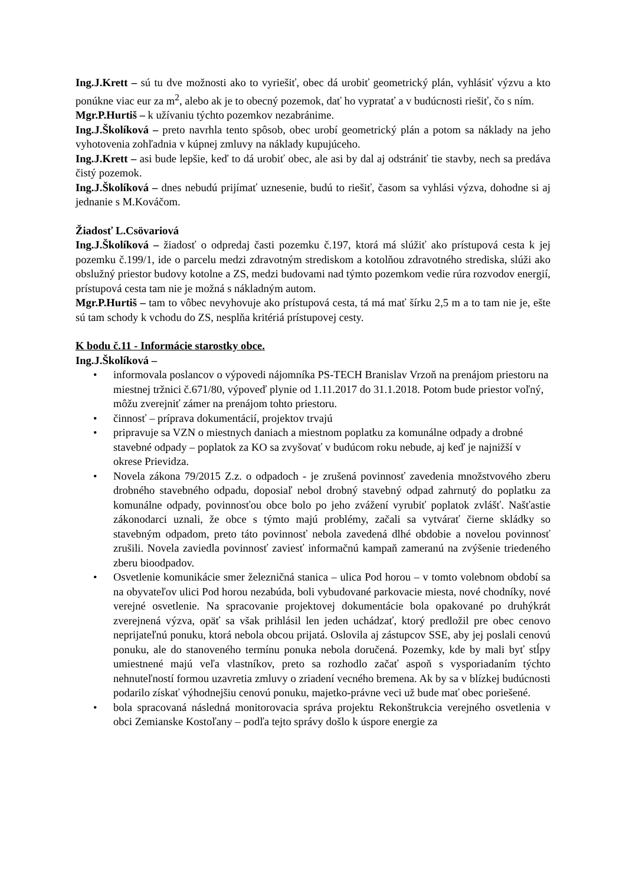Ing.J.Krett – sú tu dve možnosti ako to vyriešiť, obec dá urobiť geometrický plán, vyhlásiť výzvu a kto ponúkne viac eur za m<sup>2</sup>, alebo ak je to obecný pozemok, dať ho vypratať a v budúcnosti riešiť, čo s ním.
Mgr.P.Hurtiš – k užívaniu týchto pozemkov nezabránime.
Ing.J.Školíková – preto navrhla tento spôsob, obec urobí geometrický plán a potom sa náklady na jeho vyhotovenia zohľadnia v kúpnej zmluvy na náklady kupujúceho.
Ing.J.Krett – asi bude lepšie, keď to dá urobiť obec, ale asi by dal aj odstrániť tie stavby, nech sa predáva čistý pozemok.
Ing.J.Školíková – dnes nebudú prijímať uznesenie, budú to riešiť, časom sa vyhlási výzva, dohodne si aj jednanie s M.Kováčom.
Žiadosť L.Csövariová
Ing.J.Školíková – žiadosť o odpredaj časti pozemku č.197, ktorá má slúžiť ako prístupová cesta k jej pozemku č.199/1, ide o parcelu medzi zdravotným strediskom a kotolňou zdravotného strediska, slúži ako obslužný priestor budovy kotolne a ZS, medzi budovami nad týmto pozemkom vedie rúra rozvodov energií, prístupová cesta tam nie je možná s nákladným autom.
Mgr.P.Hurtiš – tam to vôbec nevyhovuje ako prístupová cesta, tá má mať šírku 2,5 m a to tam nie je, ešte sú tam schody k vchodu do ZS, nesplňa kritériá prístupovej cesty.
K bodu č.11 - Informácie starostky obce.
Ing.J.Školíková –
• informovala poslancov o výpovedi nájomníka PS-TECH Branislav Vrzoň na prenájom priestoru na miestnej tržnici č.671/80, výpoveď plynie od 1.11.2017 do 31.1.2018. Potom bude priestor voľný, môžu zverejniť zámer na prenájom tohto priestoru.
• činnosť – príprava dokumentácií, projektov trvajú
• pripravuje sa VZN o miestnych daniach a miestnom poplatku za komunálne odpady a drobné stavebné odpady – poplatok za KO sa zvyšovať v budúcom roku nebude, aj keď je najnižší v okrese Prievidza.
• Novela zákona 79/2015 Z.z. o odpadoch - je zrušená povinnosť zavedenia množstvového zberu drobného stavebného odpadu, doposiaľ nebol drobný stavebný odpad zahrnutý do poplatku za komunálne odpady, povinnosťou obce bolo po jeho zvážení vyrubiť poplatok zvlášť. Našťastie zákonodarci uznali, že obce s týmto majú problémy, začali sa vytvárať čierne skládky so stavebným odpadom, preto táto povinnosť nebola zavedená dlhé obdobie a novelou povinnosť zrušili. Novela zaviedla povinnosť zaviesť informačnú kampaň zameranú na zvýšenie triedeného zberu bioodpadov.
• Osvetlenie komunikácie smer železničná stanica – ulica Pod horou – v tomto volebnom období sa na obyvateľov ulici Pod horou nezabúda, boli vybudované parkovacie miesta, nové chodníky, nové verejné osvetlenie. Na spracovanie projektovej dokumentácie bola opakované po druhýkrát zverejnená výzva, opäť sa však prihlásil len jeden uchádzať, ktorý predložil pre obec cenovo neprijateľnú ponuku, ktorá nebola obcou prijatá. Oslovila aj zástupcov SSE, aby jej poslali cenovú ponuku, ale do stanoveného termínu ponuka nebola doručená. Pozemky, kde by mali byť stĺpy umiestnené majú veľa vlastníkov, preto sa rozhodlo začať aspoň s vysporiadaním týchto nehnuteľností formou uzavretia zmluvy o zriadení vecného bremena. Ak by sa v blízkej budúcnosti podarilo získať výhodnejšiu cenovú ponuku, majetko-právne veci už bude mať obec poriešené.
• bola spracovaná následná monitorovacia správa projektu Rekonštrukcia verejného osvetlenia v obci Zemianske Kostoľany – podľa tejto správy došlo k úspore energie za